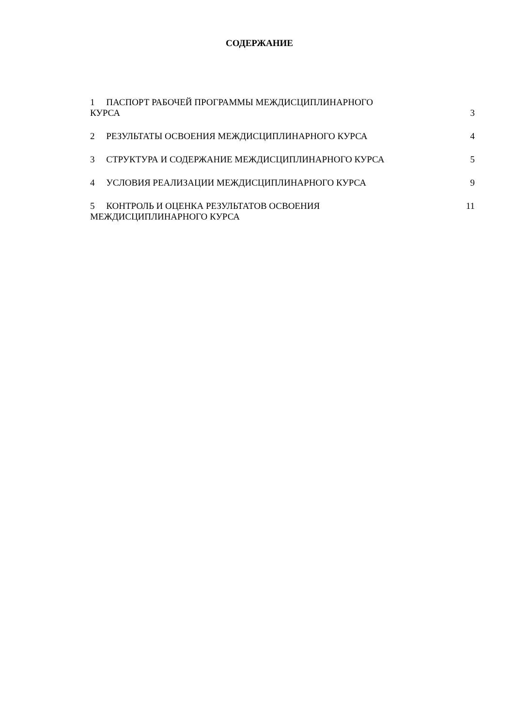СОДЕРЖАНИЕ
| 1 ПАСПОРТ РАБОЧЕЙ ПРОГРАММЫ МЕЖДИСЦИПЛИНАРНОГО КУРСА | 3 |
| 2 РЕЗУЛЬТАТЫ ОСВОЕНИЯ МЕЖДИСЦИПЛИНАРНОГО КУРСА | 4 |
| 3 СТРУКТУРА И СОДЕРЖАНИЕ МЕЖДИСЦИПЛИНАРНОГО КУРСА | 5 |
| 4 УСЛОВИЯ РЕАЛИЗАЦИИ МЕЖДИСЦИПЛИНАРНОГО КУРСА | 9 |
| 5 КОНТРОЛЬ И ОЦЕНКА РЕЗУЛЬТАТОВ ОСВОЕНИЯ МЕЖДИСЦИПЛИНАРНОГО КУРСА | 11 |